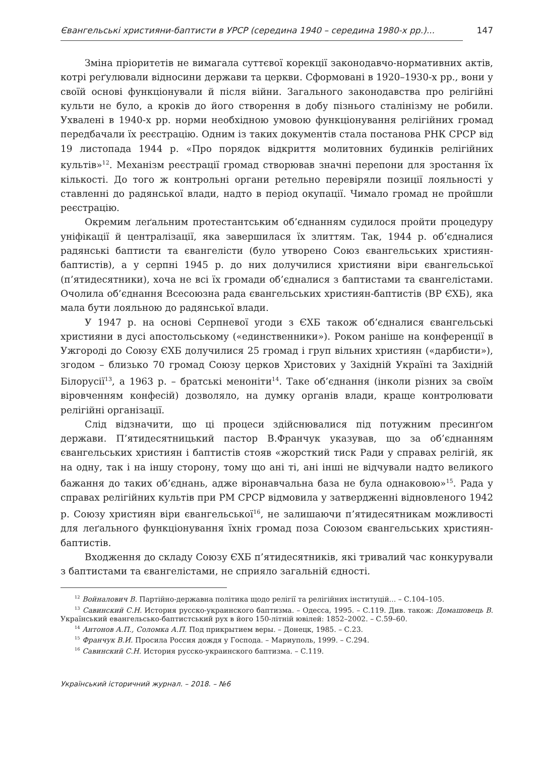Євангельські християни-баптисти в УРСР (середина 1940 – середина 1980-х рр.)... 147
Зміна пріоритетів не вимагала суттєвої корекції законодавчо-нормативних актів, котрі реґулювали відносини держави та церкви. Сформовані в 1920–1930-х рр., вони у своїй основі функціонували й після війни. Загального законодавства про релігійні культи не було, а кроків до його створення в добу пізнього сталінізму не робили. Ухвалені в 1940-х рр. норми необхідною умовою функціонування релігійних громад передбачали їх реєстрацію. Одним із таких документів стала постанова РНК СРСР від 19 листопада 1944 р. «Про порядок відкриття молитовних будинків релігійних культів»<sup>12</sup>. Механізм реєстрації громад створював значні перепони для зростання їх кількості. До того ж контрольні органи ретельно перевіряли позиції лояльності у ставленні до радянської влади, надто в період окупації. Чимало громад не пройшли реєстрацію.
Окремим леґальним протестантським об’єднанням судилося пройти процедуру уніфікації й централізації, яка завершилася їх злиттям. Так, 1944 р. об’єдналися радянські баптисти та євангелісти (було утворено Союз євангельських християн-баптистів), а у серпні 1945 р. до них долучилися християни віри євангельської (п’ятидесятники), хоча не всі їх громади об’єдналися з баптистами та євангелістами. Очолила об’єднання Всесоюзна рада євангельських християн-баптистів (ВР ЄХБ), яка мала бути лояльною до радянської влади.
У 1947 р. на основі Серпневої угоди з ЄХБ також об’єдналися євангельські християни в дусі апостольському («единственники»). Роком раніше на конференції в Ужгороді до Союзу ЄХБ долучилися 25 громад і груп вільних християн («дарбисти»), згодом – близько 70 громад Союзу церков Христових у Західній Україні та Західній Білорусії<sup>13</sup>, а 1963 р. – братські меноніти<sup>14</sup>. Таке об’єднання (інколи різних за своїм віровченням конфесій) дозволяло, на думку органів влади, краще контролювати релігійні організації.
Слід відзначити, що ці процеси здійснювалися під потужним пресинґом держави. П’ятидесятницький пастор В.Франчук указував, що за об’єднанням євангельських християн і баптистів стояв «жорсткий тиск Ради у справах релігій, як на одну, так і на іншу сторону, тому що ані ті, ані інші не відчували надто великого бажання до таких об’єднань, адже віронавчальна база не була однаковою»<sup>15</sup>. Рада у справах релігійних культів при РМ СРСР відмовила у затвердженні відновленого 1942 р. Союзу християн віри євангельської<sup>16</sup>, не залишаючи п’ятидесятникам можливості для леґального функціонування їхніх громад поза Союзом євангельських християн-баптистів.
Входження до складу Союзу ЄХБ п’ятидесятників, які тривалий час конкурували з баптистами та євангелістами, не сприяло загальній єдності.
<sup>12</sup> Войналович В. Партійно-державна політика щодо релігії та релігійних інституцій... – С.104–105.
<sup>13</sup> Савинский С.Н. История русско-украинского баптизма. – Одесса, 1995. – С.119. Див. також: Домашовець В. Український евангельсько-баптистський рух в його 150-літній ювілей: 1852–2002. – С.59–60.
<sup>14</sup> Антонов А.П., Соломка А.П. Под прикрытием веры. – Донецк, 1985. – С.23.
<sup>15</sup> Франчук В.И. Просила Россия дождя у Господа. – Мариуполь, 1999. – С.294.
<sup>16</sup> Савинский С.Н. История русско-украинского баптизма. – С.119.
Український історичний журнал. – 2018. – №6